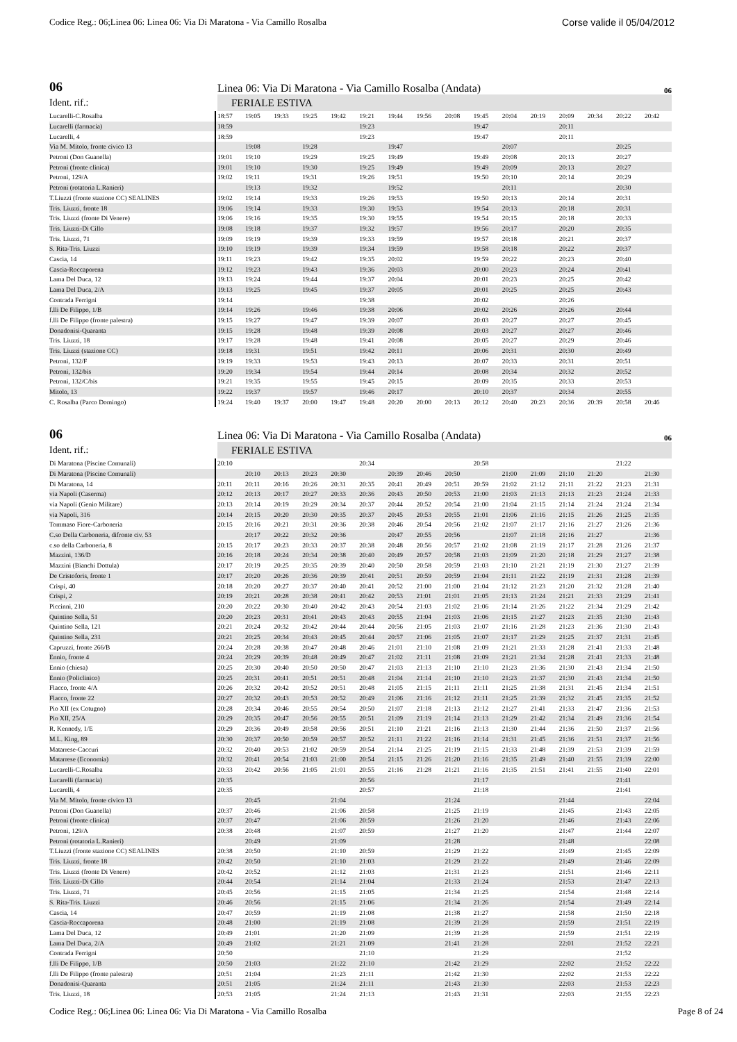Codice Reg.: 06;Linea 06: Linea 06: Via Di Maratona - Via Camillo Rosalba Corse valide il 05/04/2012
06 Linea 06: Via Di Maratona - Via Camillo Rosalba (Andata) 06
Ident. rif.: FERIALE ESTIVA
| Lucarelli-C.Rosalba | 18:57 | 19:05 | 19:33 | 19:25 | 19:42 | 19:21 | 19:44 | 19:56 | 20:08 | 19:45 | 20:04 | 20:19 | 20:09 | 20:34 | 20:22 | 20:42 |
| Lucarelli (farmacia) | 18:59 | | | | | 19:23 | | | | 19:47 | | | 20:11 | | | |
| Lucarelli, 4 | 18:59 | | | | | 19:23 | | | | 19:47 | | | 20:11 | | | |
| Via M. Mitolo, fronte civico 13 | | 19:08 | | 19:28 | | | 19:47 | | | | 20:07 | | | | 20:25 | |
| Petroni (Don Guanella) | 19:01 | 19:10 | | 19:29 | | 19:25 | 19:49 | | | 19:49 | 20:08 | | 20:13 | | 20:27 | |
| Petroni (fronte clinica) | 19:01 | 19:10 | | 19:30 | | 19:25 | 19:49 | | | 19:49 | 20:09 | | 20:13 | | 20:27 | |
| Petroni, 129/A | 19:02 | 19:11 | | 19:31 | | 19:26 | 19:51 | | | 19:50 | 20:10 | | 20:14 | | 20:29 | |
| Petroni (rotatoria L.Ranieri) | | 19:13 | | 19:32 | | | 19:52 | | | | 20:11 | | | | 20:30 | |
| T.Liuzzi (fronte stazione CC) SEALINES | 19:02 | 19:14 | | 19:33 | | 19:26 | 19:53 | | | 19:50 | 20:13 | | 20:14 | | 20:31 | |
| Tris. Liuzzi, fronte 18 | 19:06 | 19:14 | | 19:33 | | 19:30 | 19:53 | | | 19:54 | 20:13 | | 20:18 | | 20:31 | |
| Tris. Liuzzi (fronte Di Venere) | 19:06 | 19:16 | | 19:35 | | 19:30 | 19:55 | | | 19:54 | 20:15 | | 20:18 | | 20:33 | |
| Tris. Liuzzi-Di Cillo | 19:08 | 19:18 | | 19:37 | | 19:32 | 19:57 | | | 19:56 | 20:17 | | 20:20 | | 20:35 | |
| Tris. Liuzzi, 71 | 19:09 | 19:19 | | 19:39 | | 19:33 | 19:59 | | | 19:57 | 20:18 | | 20:21 | | 20:37 | |
| S. Rita-Tris. Liuzzi | 19:10 | 19:19 | | 19:39 | | 19:34 | 19:59 | | | 19:58 | 20:18 | | 20:22 | | 20:37 | |
| Cascia, 14 | 19:11 | 19:23 | | 19:42 | | 19:35 | 20:02 | | | 19:59 | 20:22 | | 20:23 | | 20:40 | |
| Cascia-Roccaporena | 19:12 | 19:23 | | 19:43 | | 19:36 | 20:03 | | | 20:00 | 20:23 | | 20:24 | | 20:41 | |
| Lama Del Duca, 12 | 19:13 | 19:24 | | 19:44 | | 19:37 | 20:04 | | | 20:01 | 20:23 | | 20:25 | | 20:42 | |
| Lama Del Duca, 2/A | 19:13 | 19:25 | | 19:45 | | 19:37 | 20:05 | | | 20:01 | 20:25 | | 20:25 | | 20:43 | |
| Contrada Ferrigni | 19:14 | | | | | 19:38 | | | | 20:02 | | | 20:26 | | | |
| f.lli De Filippo, 1/B | 19:14 | 19:26 | | 19:46 | | 19:38 | 20:06 | | | 20:02 | 20:26 | | 20:26 | | 20:44 | |
| f.lli De Filippo (fronte palestra) | 19:15 | 19:27 | | 19:47 | | 19:39 | 20:07 | | | 20:03 | 20:27 | | 20:27 | | 20:45 | |
| Donadonisi-Quaranta | 19:15 | 19:28 | | 19:48 | | 19:39 | 20:08 | | | 20:03 | 20:27 | | 20:27 | | 20:46 | |
| Tris. Liuzzi, 18 | 19:17 | 19:28 | | 19:48 | | 19:41 | 20:08 | | | 20:05 | 20:27 | | 20:29 | | 20:46 | |
| Tris. Liuzzi (stazione CC) | 19:18 | 19:31 | | 19:51 | | 19:42 | 20:11 | | | 20:06 | 20:31 | | 20:30 | | 20:49 | |
| Petroni, 132/F | 19:19 | 19:33 | | 19:53 | | 19:43 | 20:13 | | | 20:07 | 20:33 | | 20:31 | | 20:51 | |
| Petroni, 132/bis | 19:20 | 19:34 | | 19:54 | | 19:44 | 20:14 | | | 20:08 | 20:34 | | 20:32 | | 20:52 | |
| Petroni, 132/C/bis | 19:21 | 19:35 | | 19:55 | | 19:45 | 20:15 | | | 20:09 | 20:35 | | 20:33 | | 20:53 | |
| Mitolo, 13 | 19:22 | 19:37 | | 19:57 | | 19:46 | 20:17 | | | 20:10 | 20:37 | | 20:34 | | 20:55 | |
| C. Rosalba (Parco Domingo) | 19:24 | 19:40 | 19:37 | 20:00 | 19:47 | 19:48 | 20:20 | 20:00 | 20:13 | 20:12 | 20:40 | 20:23 | 20:36 | 20:39 | 20:58 | 20:46 |
06 Linea 06: Via Di Maratona - Via Camillo Rosalba (Andata) 06
Ident. rif.: FERIALE ESTIVA
| Di Maratona (Piscine Comunali) | 20:10 | | | | | 20:34 | | | | 20:58 | | | | | 21:22 | |
| Di Maratona (Piscine Comunali) | | 20:10 | 20:13 | 20:23 | 20:30 | | 20:39 | 20:46 | 20:50 | | 21:00 | 21:09 | 21:10 | 21:20 | | 21:30 |
| Di Maratona, 14 | 20:11 | 20:11 | 20:16 | 20:26 | 20:31 | 20:35 | 20:41 | 20:49 | 20:51 | 20:59 | 21:02 | 21:12 | 21:11 | 21:22 | 21:23 | 21:31 |
| via Napoli (Caserma) | 20:12 | 20:13 | 20:17 | 20:27 | 20:33 | 20:36 | 20:43 | 20:50 | 20:53 | 21:00 | 21:03 | 21:13 | 21:13 | 21:23 | 21:24 | 21:33 |
| via Napoli (Genio Militare) | 20:13 | 20:14 | 20:19 | 20:29 | 20:34 | 20:37 | 20:44 | 20:52 | 20:54 | 21:00 | 21:04 | 21:15 | 21:14 | 21:24 | 21:24 | 21:34 |
| via Napoli, 316 | 20:14 | 20:15 | 20:20 | 20:30 | 20:35 | 20:37 | 20:45 | 20:53 | 20:55 | 21:01 | 21:06 | 21:16 | 21:15 | 21:26 | 21:25 | 21:35 |
| Tommaso Fiore-Carboneria | 20:15 | 20:16 | 20:21 | 20:31 | 20:36 | 20:38 | 20:46 | 20:54 | 20:56 | 21:02 | 21:07 | 21:17 | 21:16 | 21:27 | 21:26 | 21:36 |
| C.so Della Carboneria, difronte civ. 53 | | 20:17 | 20:22 | 20:32 | 20:36 | | 20:47 | 20:55 | 20:56 | | 21:07 | 21:18 | 21:16 | 21:27 | | 21:36 |
| c.so della Carboneria, 8 | 20:15 | 20:17 | 20:23 | 20:33 | 20:37 | 20:38 | 20:48 | 20:56 | 20:57 | 21:02 | 21:08 | 21:19 | 21:17 | 21:28 | 21:26 | 21:37 |
| Mazzini, 136/D | 20:16 | 20:18 | 20:24 | 20:34 | 20:38 | 20:40 | 20:49 | 20:57 | 20:58 | 21:03 | 21:09 | 21:20 | 21:18 | 21:29 | 21:27 | 21:38 |
| Mazzini (Bianchi Dottula) | 20:17 | 20:19 | 20:25 | 20:35 | 20:39 | 20:40 | 20:50 | 20:58 | 20:59 | 21:03 | 21:10 | 21:21 | 21:19 | 21:30 | 21:27 | 21:39 |
| De Cristoforis, fronte 1 | 20:17 | 20:20 | 20:26 | 20:36 | 20:39 | 20:41 | 20:51 | 20:59 | 20:59 | 21:04 | 21:11 | 21:22 | 21:19 | 21:31 | 21:28 | 21:39 |
| Crispi, 40 | 20:18 | 20:20 | 20:27 | 20:37 | 20:40 | 20:41 | 20:52 | 21:00 | 21:00 | 21:04 | 21:12 | 21:23 | 21:20 | 21:32 | 21:28 | 21:40 |
| Crispi, 2 | 20:19 | 20:21 | 20:28 | 20:38 | 20:41 | 20:42 | 20:53 | 21:01 | 21:01 | 21:05 | 21:13 | 21:24 | 21:21 | 21:33 | 21:29 | 21:41 |
| Piccinni, 210 | 20:20 | 20:22 | 20:30 | 20:40 | 20:42 | 20:43 | 20:54 | 21:03 | 21:02 | 21:06 | 21:14 | 21:26 | 21:22 | 21:34 | 21:29 | 21:42 |
| Quintino Sella, 51 | 20:20 | 20:23 | 20:31 | 20:41 | 20:43 | 20:43 | 20:55 | 21:04 | 21:03 | 21:06 | 21:15 | 21:27 | 21:23 | 21:35 | 21:30 | 21:43 |
| Quintino Sella, 121 | 20:21 | 20:24 | 20:32 | 20:42 | 20:44 | 20:44 | 20:56 | 21:05 | 21:03 | 21:07 | 21:16 | 21:28 | 21:23 | 21:36 | 21:30 | 21:43 |
| Quintino Sella, 231 | 20:21 | 20:25 | 20:34 | 20:43 | 20:45 | 20:44 | 20:57 | 21:06 | 21:05 | 21:07 | 21:17 | 21:29 | 21:25 | 21:37 | 21:31 | 21:45 |
| Capruzzi, fronte 266/B | 20:24 | 20:28 | 20:38 | 20:47 | 20:48 | 20:46 | 21:01 | 21:10 | 21:08 | 21:09 | 21:21 | 21:33 | 21:28 | 21:41 | 21:33 | 21:48 |
| Ennio, fronte 4 | 20:24 | 20:29 | 20:39 | 20:48 | 20:49 | 20:47 | 21:02 | 21:11 | 21:08 | 21:09 | 21:21 | 21:34 | 21:28 | 21:41 | 21:33 | 21:48 |
| Ennio (chiesa) | 20:25 | 20:30 | 20:40 | 20:50 | 20:50 | 20:47 | 21:03 | 21:13 | 21:10 | 21:10 | 21:23 | 21:36 | 21:30 | 21:43 | 21:34 | 21:50 |
| Ennio (Policlinico) | 20:25 | 20:31 | 20:41 | 20:51 | 20:51 | 20:48 | 21:04 | 21:14 | 21:10 | 21:10 | 21:23 | 21:37 | 21:30 | 21:43 | 21:34 | 21:50 |
| Flacco, fronte 4/A | 20:26 | 20:32 | 20:42 | 20:52 | 20:51 | 20:48 | 21:05 | 21:15 | 21:11 | 21:11 | 21:25 | 21:38 | 21:31 | 21:45 | 21:34 | 21:51 |
| Flacco, fronte 22 | 20:27 | 20:32 | 20:43 | 20:53 | 20:52 | 20:49 | 21:06 | 21:16 | 21:12 | 21:11 | 21:25 | 21:39 | 21:32 | 21:45 | 21:35 | 21:52 |
| Pio XII (ex Cotugno) | 20:28 | 20:34 | 20:46 | 20:55 | 20:54 | 20:50 | 21:07 | 21:18 | 21:13 | 21:12 | 21:27 | 21:41 | 21:33 | 21:47 | 21:36 | 21:53 |
| Pio XII, 25/A | 20:29 | 20:35 | 20:47 | 20:56 | 20:55 | 20:51 | 21:09 | 21:19 | 21:14 | 21:13 | 21:29 | 21:42 | 21:34 | 21:49 | 21:36 | 21:54 |
| R. Kennedy, 1/E | 20:29 | 20:36 | 20:49 | 20:58 | 20:56 | 20:51 | 21:10 | 21:21 | 21:16 | 21:13 | 21:30 | 21:44 | 21:36 | 21:50 | 21:37 | 21:56 |
| M.L. King, 89 | 20:30 | 20:37 | 20:50 | 20:59 | 20:57 | 20:52 | 21:11 | 21:22 | 21:16 | 21:14 | 21:31 | 21:45 | 21:36 | 21:51 | 21:37 | 21:56 |
| Matarrese-Caccuri | 20:32 | 20:40 | 20:53 | 21:02 | 20:59 | 20:54 | 21:14 | 21:25 | 21:19 | 21:15 | 21:33 | 21:48 | 21:39 | 21:53 | 21:39 | 21:59 |
| Matarrese (Economia) | 20:32 | 20:41 | 20:54 | 21:03 | 21:00 | 20:54 | 21:15 | 21:26 | 21:20 | 21:16 | 21:35 | 21:49 | 21:40 | 21:55 | 21:39 | 22:00 |
| Lucarelli-C.Rosalba | 20:33 | 20:42 | 20:56 | 21:05 | 21:01 | 20:55 | 21:16 | 21:28 | 21:21 | 21:16 | 21:35 | 21:51 | 21:41 | 21:55 | 21:40 | 22:01 |
| Lucarelli (farmacia) | 20:35 | | | | | 20:56 | | | | 21:17 | | | | | 21:41 | |
| Lucarelli, 4 | 20:35 | | | | | 20:57 | | | | 21:18 | | | | | 21:41 | |
| Via M. Mitolo, fronte civico 13 | | 20:45 | | | 21:04 | | | | 21:24 | | | | 21:44 | | | 22:04 |
| Petroni (Don Guanella) | 20:37 | 20:46 | | | 21:06 | 20:58 | | | 21:25 | 21:19 | | | 21:45 | | 21:43 | 22:05 |
| Petroni (fronte clinica) | 20:37 | 20:47 | | | 21:06 | 20:59 | | | 21:26 | 21:20 | | | 21:46 | | 21:43 | 22:06 |
| Petroni, 129/A | 20:38 | 20:48 | | | 21:07 | 20:59 | | | 21:27 | 21:20 | | | 21:47 | | 21:44 | 22:07 |
| Petroni (rotatoria L.Ranieri) | | 20:49 | | | 21:09 | | | | 21:28 | | | | 21:48 | | | 22:08 |
| T.Liuzzi (fronte stazione CC) SEALINES | 20:38 | 20:50 | | | 21:10 | 20:59 | | | 21:29 | 21:22 | | | 21:49 | | 21:45 | 22:09 |
| Tris. Liuzzi, fronte 18 | 20:42 | 20:50 | | | 21:10 | 21:03 | | | 21:29 | 21:22 | | | 21:49 | | 21:46 | 22:09 |
| Tris. Liuzzi (fronte Di Venere) | 20:42 | 20:52 | | | 21:12 | 21:03 | | | 21:31 | 21:23 | | | 21:51 | | 21:46 | 22:11 |
| Tris. Liuzzi-Di Cillo | 20:44 | 20:54 | | | 21:14 | 21:04 | | | 21:33 | 21:24 | | | 21:53 | | 21:47 | 22:13 |
| Tris. Liuzzi, 71 | 20:45 | 20:56 | | | 21:15 | 21:05 | | | 21:34 | 21:25 | | | 21:54 | | 21:48 | 22:14 |
| S. Rita-Tris. Liuzzi | 20:46 | 20:56 | | | 21:15 | 21:06 | | | 21:34 | 21:26 | | | 21:54 | | 21:49 | 22:14 |
| Cascia, 14 | 20:47 | 20:59 | | | 21:19 | 21:08 | | | 21:38 | 21:27 | | | 21:58 | | 21:50 | 22:18 |
| Cascia-Roccaporena | 20:48 | 21:00 | | | 21:19 | 21:08 | | | 21:39 | 21:28 | | | 21:59 | | 21:51 | 22:19 |
| Lama Del Duca, 12 | 20:49 | 21:01 | | | 21:20 | 21:09 | | | 21:39 | 21:28 | | | 21:59 | | 21:51 | 22:19 |
| Lama Del Duca, 2/A | 20:49 | 21:02 | | | 21:21 | 21:09 | | | 21:41 | 21:28 | | | 22:01 | | 21:52 | 22:21 |
| Contrada Ferrigni | 20:50 | | | | | 21:10 | | | | 21:29 | | | | | 21:52 | |
| f.lli De Filippo, 1/B | 20:50 | 21:03 | | | 21:22 | 21:10 | | | 21:42 | 21:29 | | | 22:02 | | 21:52 | 22:22 |
| f.lli De Filippo (fronte palestra) | 20:51 | 21:04 | | | 21:23 | 21:11 | | | 21:42 | 21:30 | | | 22:02 | | 21:53 | 22:22 |
| Donadonisi-Quaranta | 20:51 | 21:05 | | | 21:24 | 21:11 | | | 21:43 | 21:30 | | | 22:03 | | 21:53 | 22:23 |
| Tris. Liuzzi, 18 | 20:53 | 21:05 | | | 21:24 | 21:13 | | | 21:43 | 21:31 | | | 22:03 | | 21:55 | 22:23 |
Codice Reg.: 06;Linea 06: Linea 06: Via Di Maratona - Via Camillo Rosalba Page 8 of 24